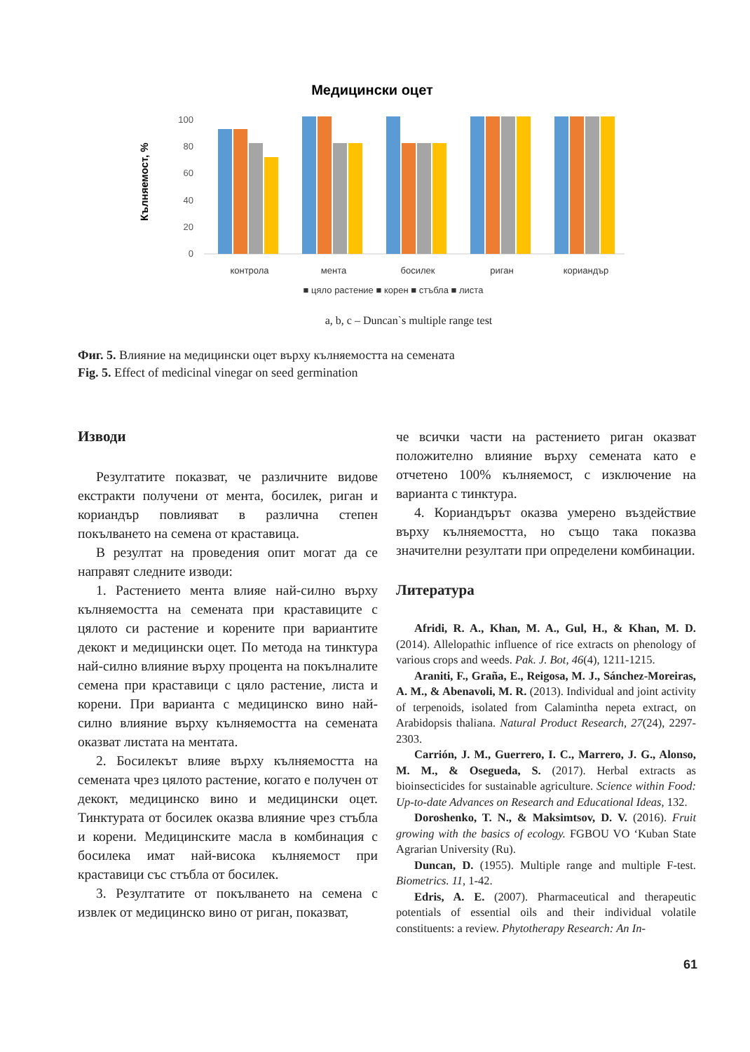Медицински оцет
Кълняемост, %
100
80
60
40
20
0
контрола
мента
босилек
риган
кориандър
■ цяло растение ■ корен ■ стъбла ■ листа
a, b, c – Duncan`s multiple range test
Фиг. 5. Влияние на медицински оцет върху кълняемостта на семената
Fig. 5. Effect of medicinal vinegar on seed germination
Изводи
Резултатите показват, че различните видове екстракти получени от мента, босилек, риган и кориандър повлияват в различна степен покълването на семена от краставица.
В резултат на проведения опит могат да се направят следните изводи:
1. Растението мента влияе най-силно върху кълняемостта на семената при краставиците с цялото си растение и корените при вариантите декокт и медицински оцет. По метода на тинктура най-силно влияние върху процента на покълналите семена при краставици с цяло растение, листа и корени. При варианта с медицинско вино най-силно влияние върху кълняемостта на семената оказват листата на ментата.
2. Босилекът влияе върху кълняемостта на семената чрез цялото растение, когато е получен от декокт, медицинско вино и медицински оцет. Тинктурата от босилек оказва влияние чрез стъбла и корени. Медицинските масла в комбинация с босилека имат най-висока кълняемост при краставици със стъбла от босилек.
3. Резултатите от покълването на семена с извлек от медицинско вино от риган, показват,
че всички части на растението риган оказват положително влияние върху семената като е отчетено 100% кълняемост, с изключение на варианта с тинктура.
4. Кориандърът оказва умерено въздействие върху кълняемостта, но също така показва значителни резултати при определени комбинации.
Литература
Afridi, R. A., Khan, M. A., Gul, H., & Khan, M. D. (2014). Allelopathic influence of rice extracts on phenology of various crops and weeds. Pak. J. Bot, 46(4), 1211-1215.
Araniti, F., Graña, E., Reigosa, M. J., Sánchez-Moreiras, A. M., & Abenavoli, M. R. (2013). Individual and joint activity of terpenoids, isolated from Calamintha nepeta extract, on Arabidopsis thaliana. Natural Product Research, 27(24), 2297-2303.
Carrión, J. M., Guerrero, I. C., Marrero, J. G., Alonso, M. M., & Osegueda, S. (2017). Herbal extracts as bioinsecticides for sustainable agriculture. Science within Food: Up-to-date Advances on Research and Educational Ideas, 132.
Doroshenko, T. N., & Maksimtsov, D. V. (2016). Fruit growing with the basics of ecology. FGBOU VO ‘Kuban State Agrarian University (Ru).
Duncan, D. (1955). Multiple range and multiple F-test. Biometrics. 11, 1-42.
Edris, A. E. (2007). Pharmaceutical and therapeutic potentials of essential oils and their individual volatile constituents: a review. Phytotherapy Research: An In-
61